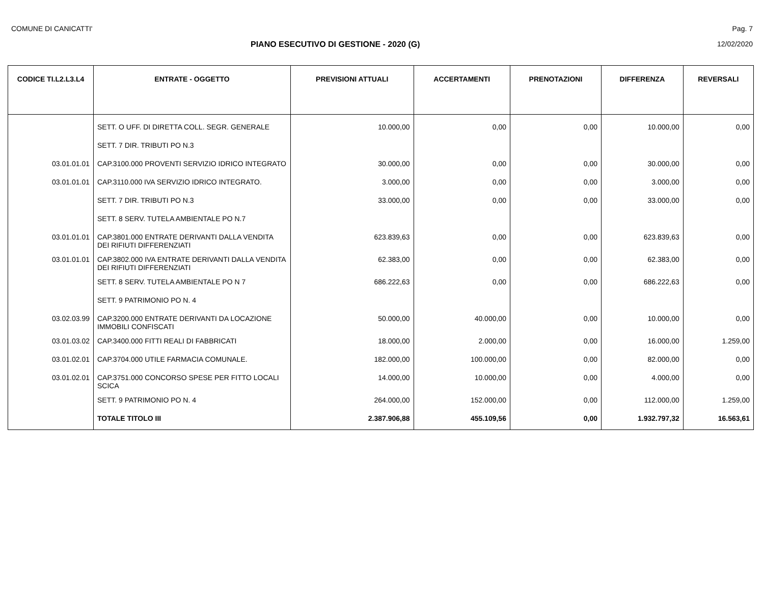COMUNE DI CANICATTI' Pag. 7
PIANO ESECUTIVO DI GESTIONE - 2020 (G) 12/02/2020
| CODICE TI.L2.L3.L4 | ENTRATE - OGGETTO | PREVISIONI ATTUALI | ACCERTAMENTI | PRENOTAZIONI | DIFFERENZA | REVERSALI |
| --- | --- | --- | --- | --- | --- | --- |
| | SETT. O UFF. DI DIRETTA COLL. SEGR. GENERALE | 10.000,00 | 0,00 | 0,00 | 10.000,00 | 0,00 |
| | SETT. 7 DIR. TRIBUTI PO N.3 | | | | | |
| 03.01.01.01 | CAP.3100.000 PROVENTI SERVIZIO IDRICO INTEGRATO | 30.000,00 | 0,00 | 0,00 | 30.000,00 | 0,00 |
| 03.01.01.01 | CAP.3110.000 IVA SERVIZIO IDRICO INTEGRATO. | 3.000,00 | 0,00 | 0,00 | 3.000,00 | 0,00 |
| | SETT. 7 DIR. TRIBUTI PO N.3 | 33.000,00 | 0,00 | 0,00 | 33.000,00 | 0,00 |
| | SETT. 8 SERV. TUTELA AMBIENTALE PO N.7 | | | | | |
| 03.01.01.01 | CAP.3801.000 ENTRATE DERIVANTI DALLA VENDITA DEI RIFIUTI DIFFERENZIATI | 623.839,63 | 0,00 | 0,00 | 623.839,63 | 0,00 |
| 03.01.01.01 | CAP.3802.000 IVA ENTRATE DERIVANTI DALLA VENDITA DEI RIFIUTI DIFFERENZIATI | 62.383,00 | 0,00 | 0,00 | 62.383,00 | 0,00 |
| | SETT. 8 SERV. TUTELA AMBIENTALE PO N 7 | 686.222,63 | 0,00 | 0,00 | 686.222,63 | 0,00 |
| | SETT. 9 PATRIMONIO PO N. 4 | | | | | |
| 03.02.03.99 | CAP.3200.000 ENTRATE DERIVANTI DA LOCAZIONE IMMOBILI CONFISCATI | 50.000,00 | 40.000,00 | 0,00 | 10.000,00 | 0,00 |
| 03.01.03.02 | CAP.3400.000 FITTI REALI DI FABBRICATI | 18.000,00 | 2.000,00 | 0,00 | 16.000,00 | 1.259,00 |
| 03.01.02.01 | CAP.3704.000 UTILE FARMACIA COMUNALE. | 182.000,00 | 100.000,00 | 0,00 | 82.000,00 | 0,00 |
| 03.01.02.01 | CAP.3751.000 CONCORSO SPESE PER FITTO LOCALI SCICA | 14.000,00 | 10.000,00 | 0,00 | 4.000,00 | 0,00 |
| | SETT. 9 PATRIMONIO PO N. 4 | 264.000,00 | 152.000,00 | 0,00 | 112.000,00 | 1.259,00 |
| | TOTALE TITOLO III | 2.387.906,88 | 455.109,56 | 0,00 | 1.932.797,32 | 16.563,61 |